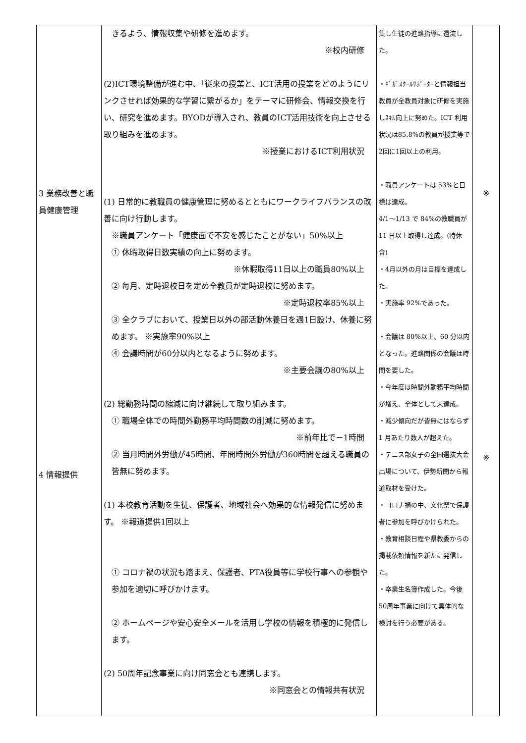| 3 業務改善と職員健康管理 4 情報提供 | きるよう、情報収集や研修を進めます。 ※校内研修 (2)ICT環境整備が進む中、「従来の授業と、ICT活用の授業をどのようにリンクさせれば効果的な学習に繋がるか」をテーマに研修会、情報交換を行い、研究を進めます。BYODが導入され、教員のICT活用技術を向上させる取り組みを進めます。 ※授業におけるICT利用状況 (1) 日常的に教職員の健康管理に努めるとともにワークライフバランスの改善に向け行動します。 ※職員アンケート「健康面で不安を感じたことがない」50%以上 ① 休暇取得日数実績の向上に努めます。 ※休暇取得11日以上の職員80%以上 ② 毎月、定時退校日を定め全教員が定時退校に努めます。 ※定時退校率85%以上 ③ 全クラブにおいて、授業日以外の部活動休養日を週1日設け、休養に努めます。 ※実施率90%以上 ④ 会議時間が60分以内となるように努めます。 ※主要会議の80%以上 (2) 総勤務時間の縮減に向け継続して取り組みます。 ① 職場全体での時間外勤務平均時間数の削減に努めます。 ※前年比で－1時間 ② 当月時間外労働が45時間、年間時間外労働が360時間を超える職員の皆無に努めます。 (1) 本校教育活動を生徒、保護者、地域社会へ効果的な情報発信に努めます。 ※報道提供1回以上 ① コロナ禍の状況も踏まえ、保護者、PTA役員等に学校行事への参観や参加を適切に呼びかけます。 ② ホームページや安心安全メールを活用し学校の情報を積極的に発信します。 (2) 50周年記念事業に向け同窓会とも連携します。 ※同窓会との情報共有状況 | 集し生徒の進路指導に還流した。 ・ｷﾞｶﾞｽｸｰﾙｻﾎﾟｰﾀｰと情報担当教員が全教員対象に研修を実施しｽｷﾙ向上に努めた。ICT 利用状況は85.8%の教員が授業等で2回に1回以上の利用。 ・職員アンケートは 53%と目標は達成。 4/1～1/13 で 84%の教職員が 11 日以上取得し達成。(特休含) ・4月以外の月は目標を達成した。 ・実施率 92%であった。 ・会議は 80%以上、60 分以内となった。進路関係の会議は時間を要した。 ・今年度は時間外勤務平均時間が増え、全体として未達成。 ・減少傾向だが皆無にはならず 1 月あたり数人が超えた。 ・テニス部女子の全国選抜大会出場について、伊勢新聞から報道取材を受けた。 ・コロナ禍の中、文化祭で保護者に参加を呼びかけられた。 ・教育相談日程や県教委からの掲載依頼情報を新たに発信した。 ・卒業生名簿作成した。今後50周年事業に向けて具体的な検討を行う必要がある。 | ※ ※ |